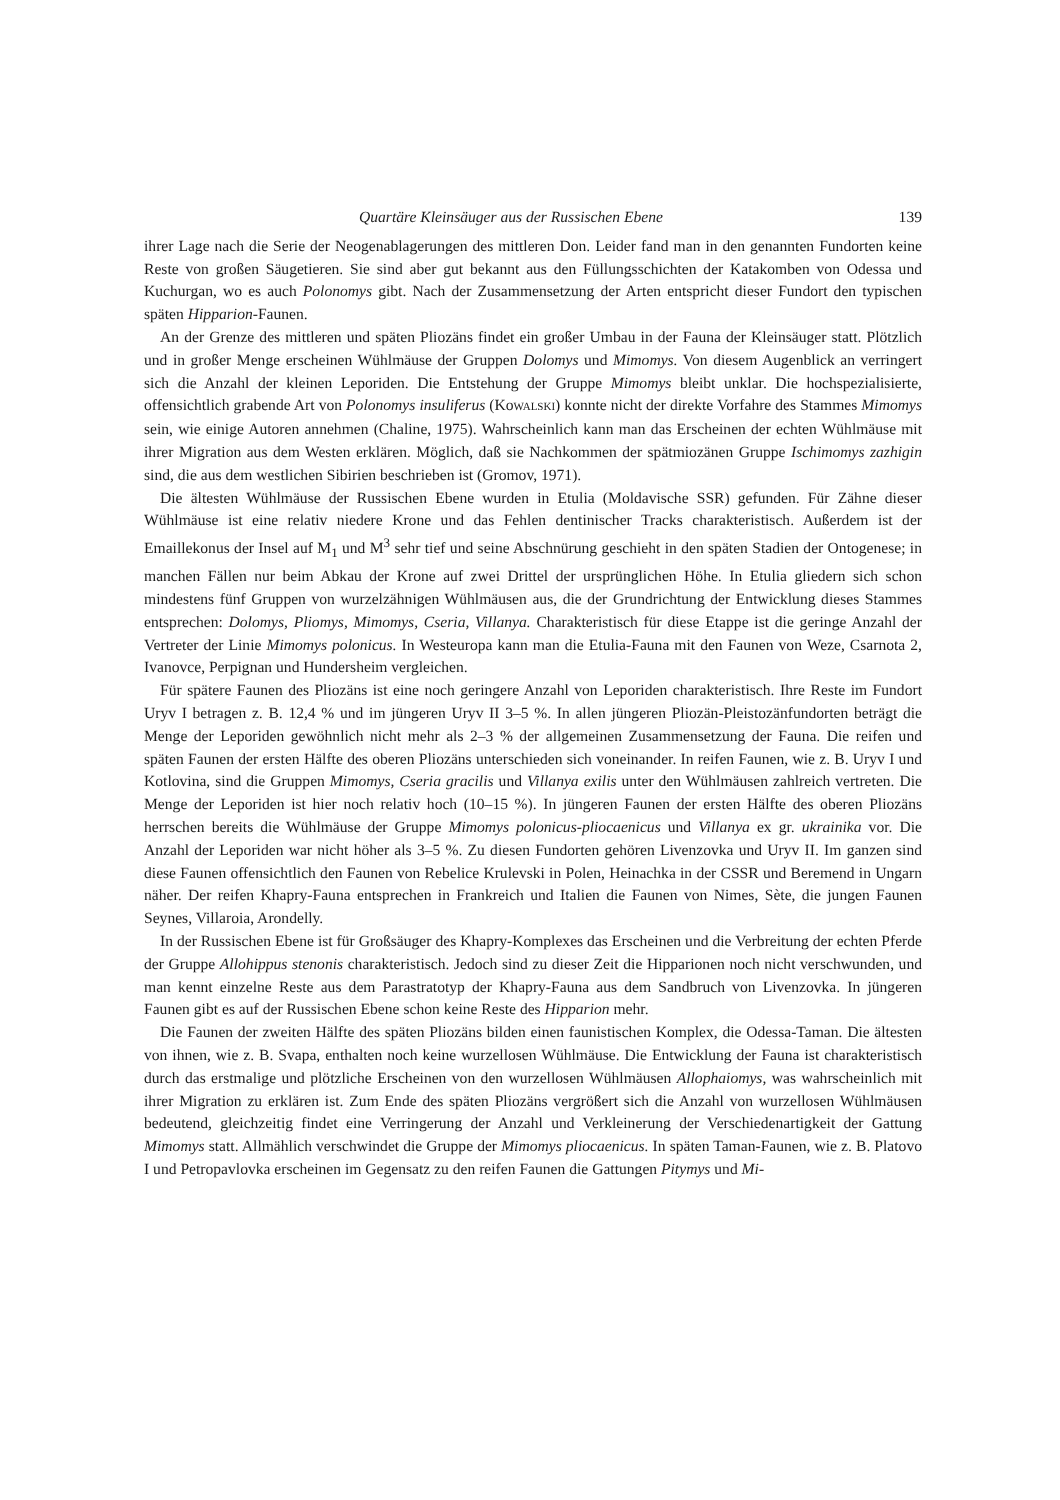Quartäre Kleinsäuger aus der Russischen Ebene 139
ihrer Lage nach die Serie der Neogenablagerungen des mittleren Don. Leider fand man in den genannten Fundorten keine Reste von großen Säugetieren. Sie sind aber gut bekannt aus den Füllungsschichten der Katakomben von Odessa und Kuchurgan, wo es auch Polonomys gibt. Nach der Zusammensetzung der Arten entspricht dieser Fundort den typischen späten Hipparion-Faunen.
An der Grenze des mittleren und späten Pliozäns findet ein großer Umbau in der Fauna der Kleinsäuger statt. Plötzlich und in großer Menge erscheinen Wühlmäuse der Gruppen Dolomys und Mimomys. Von diesem Augenblick an verringert sich die Anzahl der kleinen Leporiden. Die Entstehung der Gruppe Mimomys bleibt unklar. Die hochspezialisierte, offensichtlich grabende Art von Polonomys insuliferus (KoWALSKI) konnte nicht der direkte Vorfahre des Stammes Mimomys sein, wie einige Autoren annehmen (Chaline, 1975). Wahrscheinlich kann man das Erscheinen der echten Wühlmäuse mit ihrer Migration aus dem Westen erklären. Möglich, daß sie Nachkommen der spätmiozänen Gruppe Ischimomys zazhigin sind, die aus dem westlichen Sibirien beschrieben ist (Gromov, 1971).
Die ältesten Wühlmäuse der Russischen Ebene wurden in Etulia (Moldavische SSR) gefunden. Für Zähne dieser Wühlmäuse ist eine relativ niedere Krone und das Fehlen dentinischer Tracks charakteristisch. Außerdem ist der Emaillekonus der Insel auf M<sub>1</sub> und M<sup>3</sup> sehr tief und seine Abschnürung geschieht in den späten Stadien der Ontogenese; in manchen Fällen nur beim Abkau der Krone auf zwei Drittel der ursprünglichen Höhe. In Etulia gliedern sich schon mindestens fünf Gruppen von wurzelzähnigen Wühlmäusen aus, die der Grundrichtung der Entwicklung dieses Stammes entsprechen: Dolomys, Pliomys, Mimomys, Cseria, Villanya. Charakteristisch für diese Etappe ist die geringe Anzahl der Vertreter der Linie Mimomys polonicus. In Westeuropa kann man die Etulia-Fauna mit den Faunen von Weze, Csarnota 2, Ivanovce, Perpignan und Hundersheim vergleichen.
Für spätere Faunen des Pliozäns ist eine noch geringere Anzahl von Leporiden charakteristisch. Ihre Reste im Fundort Uryv I betragen z. B. 12,4 % und im jüngeren Uryv II 3–5 %. In allen jüngeren Pliozän-Pleistozänfundorten beträgt die Menge der Leporiden gewöhnlich nicht mehr als 2–3 % der allgemeinen Zusammensetzung der Fauna. Die reifen und späten Faunen der ersten Hälfte des oberen Pliozäns unterschieden sich voneinander. In reifen Faunen, wie z. B. Uryv I und Kotlovina, sind die Gruppen Mimomys, Cseria gracilis und Villanya exilis unter den Wühlmäusen zahlreich vertreten. Die Menge der Leporiden ist hier noch relativ hoch (10–15 %). In jüngeren Faunen der ersten Hälfte des oberen Pliozäns herrschen bereits die Wühlmäuse der Gruppe Mimomys polonicus-pliocaenicus und Villanya ex gr. ukrainika vor. Die Anzahl der Leporiden war nicht höher als 3–5 %. Zu diesen Fundorten gehören Livenzovka und Uryv II. Im ganzen sind diese Faunen offensichtlich den Faunen von Rebelice Krulevski in Polen, Heinachka in der CSSR und Beremend in Ungarn näher. Der reifen Khapry-Fauna entsprechen in Frankreich und Italien die Faunen von Nimes, Sète, die jungen Faunen Seynes, Villaroia, Arondelly.
In der Russischen Ebene ist für Großsäuger des Khapry-Komplexes das Erscheinen und die Verbreitung der echten Pferde der Gruppe Allohippus stenonis charakteristisch. Jedoch sind zu dieser Zeit die Hipparionen noch nicht verschwunden, und man kennt einzelne Reste aus dem Parastratotyp der Khapry-Fauna aus dem Sandbruch von Livenzovka. In jüngeren Faunen gibt es auf der Russischen Ebene schon keine Reste des Hipparion mehr.
Die Faunen der zweiten Hälfte des späten Pliozäns bilden einen faunistischen Komplex, die Odessa-Taman. Die ältesten von ihnen, wie z. B. Svapa, enthalten noch keine wurzellosen Wühlmäuse. Die Entwicklung der Fauna ist charakteristisch durch das erstmalige und plötzliche Erscheinen von den wurzellosen Wühlmäusen Allophaiomys, was wahrscheinlich mit ihrer Migration zu erklären ist. Zum Ende des späten Pliozäns vergrößert sich die Anzahl von wurzellosen Wühlmäusen bedeutend, gleichzeitig findet eine Verringerung der Anzahl und Verkleinerung der Verschiedenartigkeit der Gattung Mimomys statt. Allmählich verschwindet die Gruppe der Mimomys pliocaenicus. In späten Taman-Faunen, wie z. B. Platovo I und Petropavlovka erscheinen im Gegensatz zu den reifen Faunen die Gattungen Pitymys und Mi-